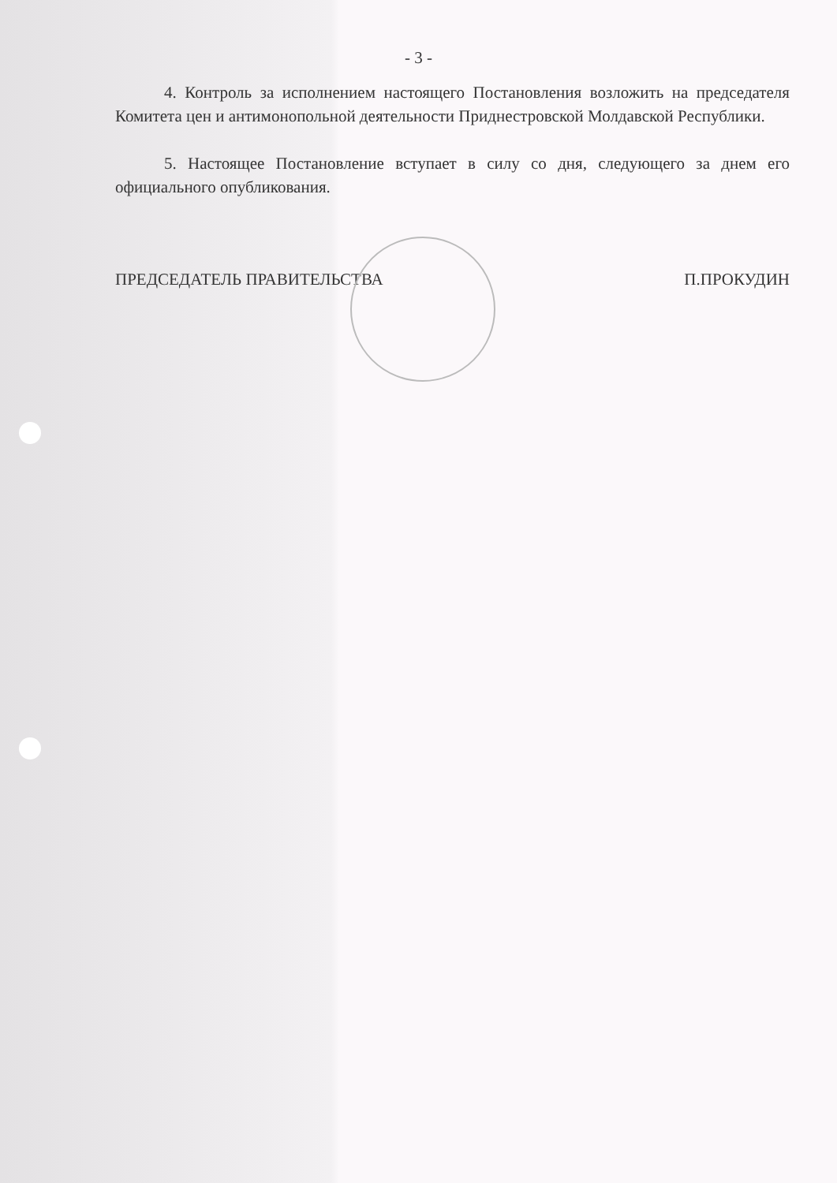- 3 -
4. Контроль за исполнением настоящего Постановления возложить на председателя Комитета цен и антимонопольной деятельности Приднестровской Молдавской Республики.
5. Настоящее Постановление вступает в силу со дня, следующего за днем его официального опубликования.
ПРЕДСЕДАТЕЛЬ ПРАВИТЕЛЬСТВА П.ПРОКУДИН